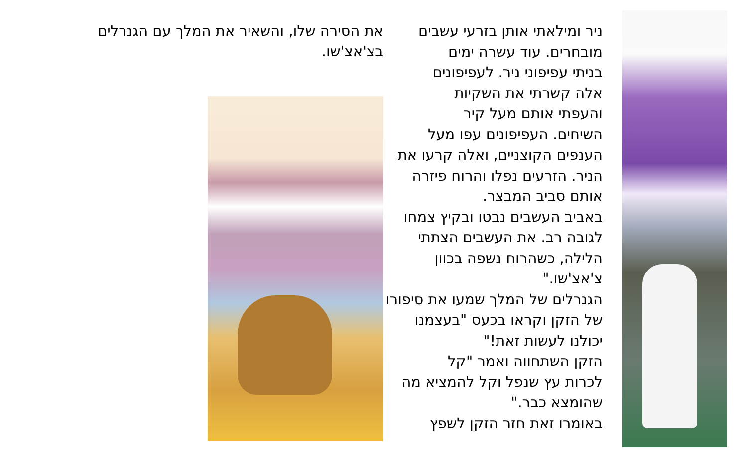ניר ומילאתי אותן בזרעי עשבים מובחרים. עוד עשרה ימים
בניתי עפיפוני ניר. לעפיפונים
אלה קשרתי את השקיות
והעפתי אותם מעל קיר
השיחים. העפיפונים עפו מעל הענפים הקוצניים, ואלה קרעו את הניר. הזרעים נפלו והרוח פיזרה אותם סביב המבצר.
באביב העשבים נבטו ובקיץ צמחו לגובה רב. את העשבים הצתתי הלילה, כשהרוח נשפה בכוון צ'אצ'שו."
הגנרלים של המלך שמעו את סיפורו של הזקן וקראו בכעס "בעצמנו יכולנו לעשות זאת!"
הזקן השתחווה ואמר "קל
לכרות עץ שנפל וקל להמציא מה שהומצא כבר."
באומרו זאת חזר הזקן לשפץ
את הסירה שלו, והשאיר את המלך עם הגנרלים בצ'אצ'שו.